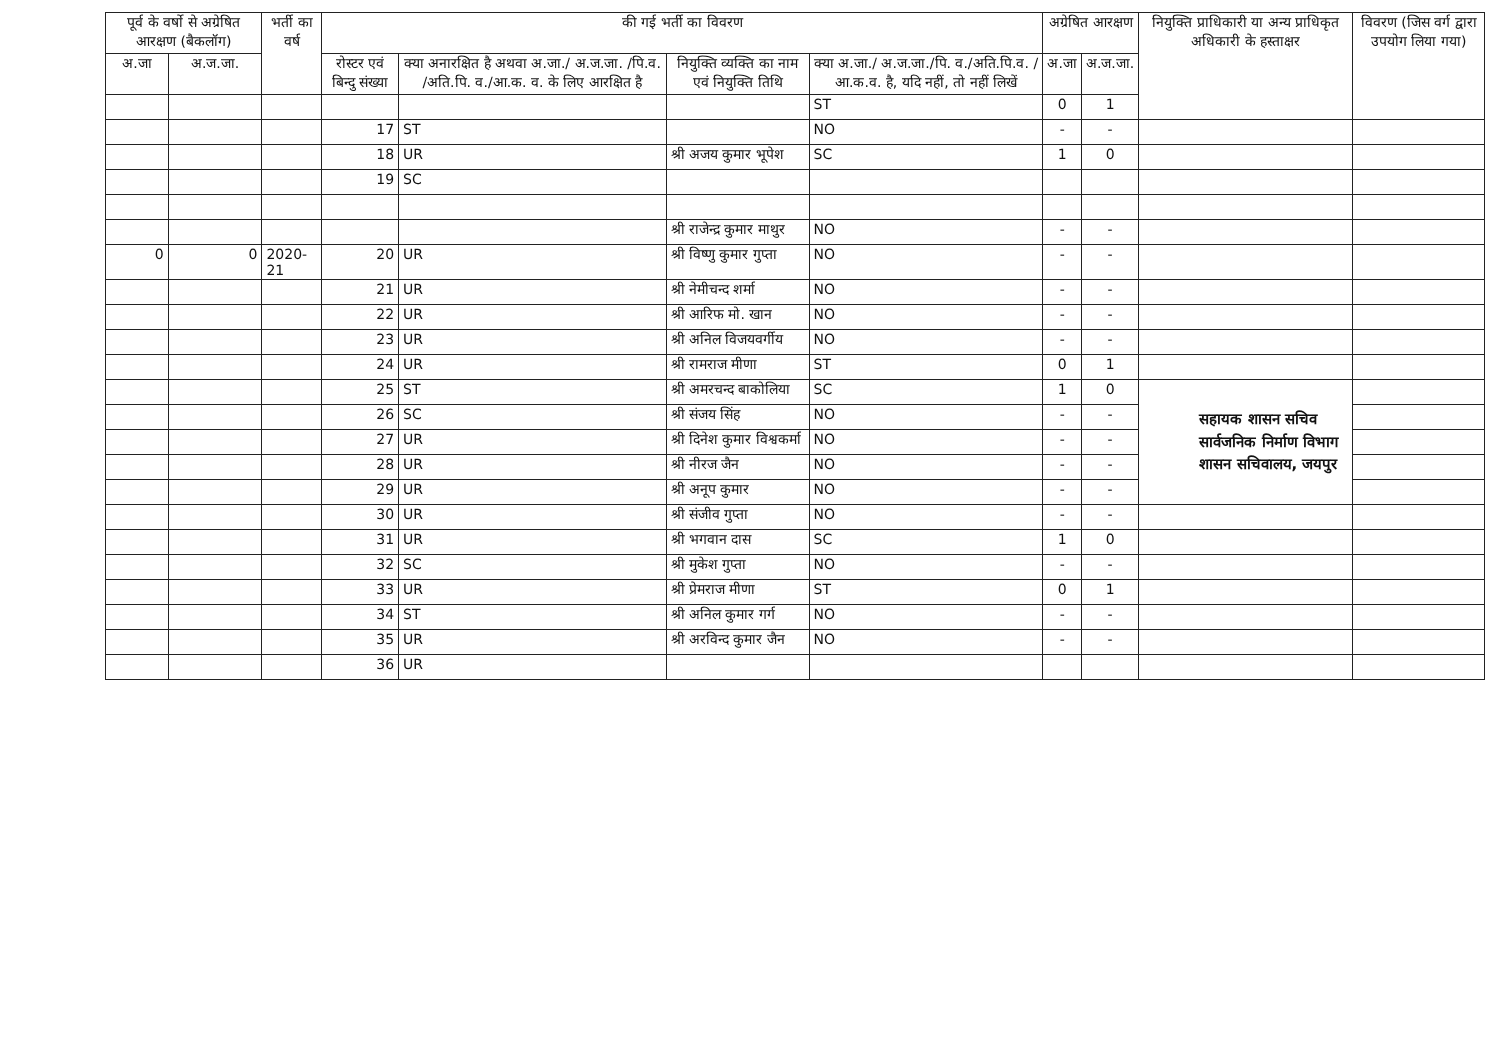| पूर्व के वर्षो से अग्रेषित आरक्षण (बैकलॉग) | | भर्ती का वर्ष | की गई भर्ती का विवरण | | | | अग्रेषित आरक्षण | | नियुक्ति प्राधिकारी या अन्य प्राधिकृत अधिकारी के हस्ताक्षर | विवरण (जिस वर्ग द्वारा उपयोग लिया गया) |
| --- | --- | --- | --- | --- | --- | --- | --- | --- | --- | --- |
| अ.जा | अ.ज.जा. | | रोस्टर एवं बिन्दु संख्या | क्या अनारक्षित है अथवा अ.जा./ अ.ज.जा. /पि.व. /अति.पि. व./आ.क. व. के लिए आरक्षित है | नियुक्ति व्यक्ति का नाम एवं नियुक्ति तिथि | क्या अ.जा./ अ.ज.जा./पि. व./अति.पि.व. /आ.क.व. है, यदि नहीं, तो नहीं लिखें | अ.जा | अ.ज.जा. | | |
| | | | | | | ST | 0 | 1 | | |
| | | | 17 | ST | | NO | - | - | | |
| | | | 18 | UR | श्री अजय कुमार भूपेश | SC | 1 | 0 | | |
| | | | 19 | SC | | | | | | |
| | | | | | श्री राजेन्द्र कुमार माथुर | NO | - | - | | |
| 0 | 0 | 2020-21 | 20 | UR | श्री विष्णु कुमार गुप्ता | NO | - | - | | |
| | | | 21 | UR | श्री नेमीचन्द शर्मा | NO | - | - | | |
| | | | 22 | UR | श्री आरिफ मो. खान | NO | - | - | | |
| | | | 23 | UR | श्री अनिल विजयवर्गीय | NO | - | - | | |
| | | | 24 | UR | श्री रामराज मीणा | ST | 0 | 1 | | |
| | | | 25 | ST | श्री अमरचन्द बाकोलिया | SC | 1 | 0 | सहायक शासन सचिव सार्वजनिक निर्माण विभाग शासन सचिवालय, जयपुर | |
| | | | 26 | SC | श्री संजय सिंह | NO | - | - | | |
| | | | 27 | UR | श्री दिनेश कुमार विश्वकर्मा | NO | - | - | | |
| | | | 28 | UR | श्री नीरज जैन | NO | - | - | | |
| | | | 29 | UR | श्री अनूप कुमार | NO | - | - | | |
| | | | 30 | UR | श्री संजीव गुप्ता | NO | - | - | | |
| | | | 31 | UR | श्री भगवान दास | SC | 1 | 0 | | |
| | | | 32 | SC | श्री मुकेश गुप्ता | NO | - | - | | |
| | | | 33 | UR | श्री प्रेमराज मीणा | ST | 0 | 1 | | |
| | | | 34 | ST | श्री अनिल कुमार गर्ग | NO | - | - | | |
| | | | 35 | UR | श्री अरविन्द कुमार जैन | NO | - | - | | |
| | | | 36 | UR | | | | | | |